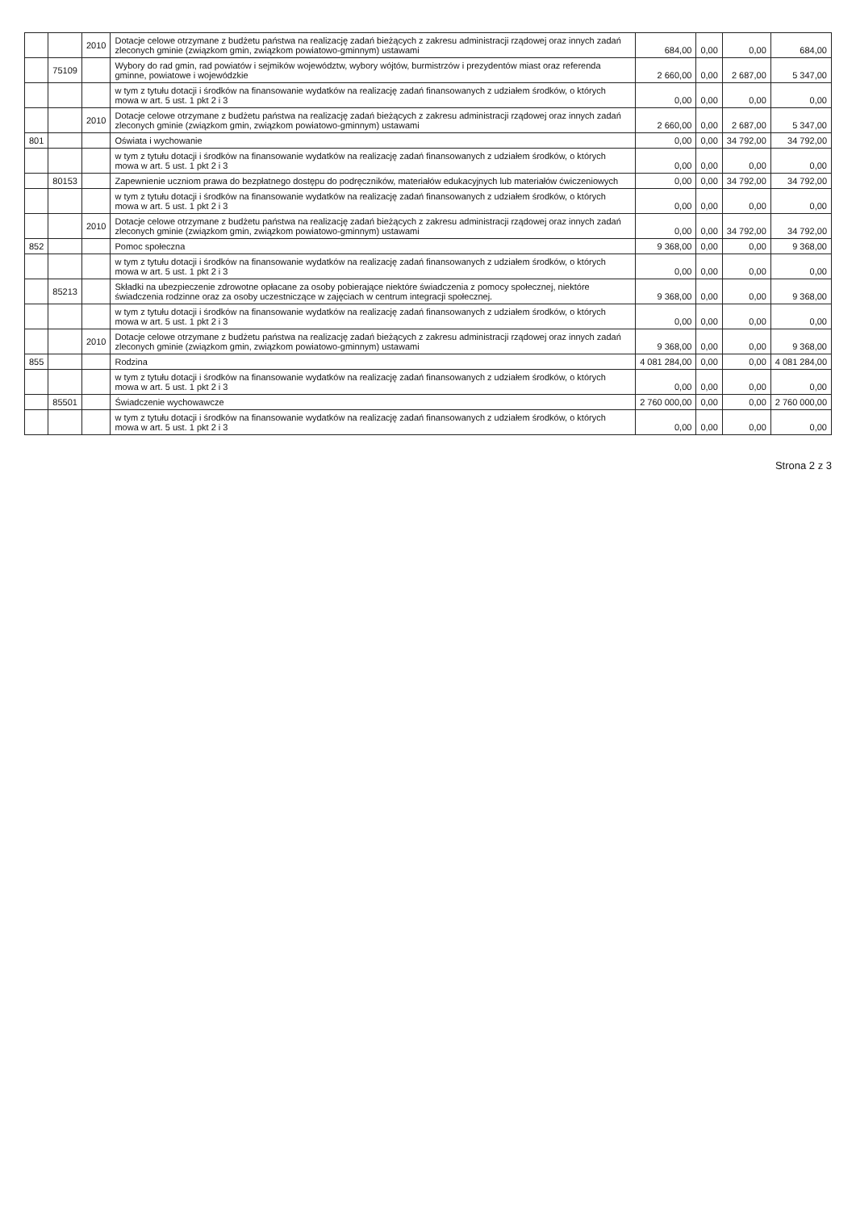| | | 2010 | Dotacje celowe otrzymane z budżetu państwa na realizację zadań bieżących z zakresu administracji rządowej oraz innych zadań zleconych gminie (związkom gmin, związkom powiatowo-gminnym) ustawami | 684,00 | 0,00 | 0,00 | 684,00 |
| | 75109 | | Wybory do rad gmin, rad powiatów i sejmików województw, wybory wójtów, burmistrzów i prezydentów miast oraz referenda gminne, powiatowe i wojewódzkie | 2 660,00 | 0,00 | 2 687,00 | 5 347,00 |
| | | | w tym z tytułu dotacji i środków na finansowanie wydatków na realizację zadań finansowanych z udziałem środków, o których mowa w art. 5 ust. 1 pkt 2 i 3 | 0,00 | 0,00 | 0,00 | 0,00 |
| | | 2010 | Dotacje celowe otrzymane z budżetu państwa na realizację zadań bieżących z zakresu administracji rządowej oraz innych zadań zleconych gminie (związkom gmin, związkom powiatowo-gminnym) ustawami | 2 660,00 | 0,00 | 2 687,00 | 5 347,00 |
| 801 | | | Oświata i wychowanie | 0,00 | 0,00 | 34 792,00 | 34 792,00 |
| | | | w tym z tytułu dotacji i środków na finansowanie wydatków na realizację zadań finansowanych z udziałem środków, o których mowa w art. 5 ust. 1 pkt 2 i 3 | 0,00 | 0,00 | 0,00 | 0,00 |
| | 80153 | | Zapewnienie uczniom prawa do bezpłatnego dostępu do podręczników, materiałów edukacyjnych lub materiałów ćwiczeniowych | 0,00 | 0,00 | 34 792,00 | 34 792,00 |
| | | | w tym z tytułu dotacji i środków na finansowanie wydatków na realizację zadań finansowanych z udziałem środków, o których mowa w art. 5 ust. 1 pkt 2 i 3 | 0,00 | 0,00 | 0,00 | 0,00 |
| | | 2010 | Dotacje celowe otrzymane z budżetu państwa na realizację zadań bieżących z zakresu administracji rządowej oraz innych zadań zleconych gminie (związkom gmin, związkom powiatowo-gminnym) ustawami | 0,00 | 0,00 | 34 792,00 | 34 792,00 |
| 852 | | | Pomoc społeczna | 9 368,00 | 0,00 | 0,00 | 9 368,00 |
| | | | w tym z tytułu dotacji i środków na finansowanie wydatków na realizację zadań finansowanych z udziałem środków, o których mowa w art. 5 ust. 1 pkt 2 i 3 | 0,00 | 0,00 | 0,00 | 0,00 |
| | 85213 | | Składki na ubezpieczenie zdrowotne opłacane za osoby pobierające niektóre świadczenia z pomocy społecznej, niektóre świadczenia rodzinne oraz za osoby uczestniczące w zajęciach w centrum integracji społecznej. | 9 368,00 | 0,00 | 0,00 | 9 368,00 |
| | | | w tym z tytułu dotacji i środków na finansowanie wydatków na realizację zadań finansowanych z udziałem środków, o których mowa w art. 5 ust. 1 pkt 2 i 3 | 0,00 | 0,00 | 0,00 | 0,00 |
| | | 2010 | Dotacje celowe otrzymane z budżetu państwa na realizację zadań bieżących z zakresu administracji rządowej oraz innych zadań zleconych gminie (związkom gmin, związkom powiatowo-gminnym) ustawami | 9 368,00 | 0,00 | 0,00 | 9 368,00 |
| 855 | | | Rodzina | 4 081 284,00 | 0,00 | 0,00 | 4 081 284,00 |
| | | | w tym z tytułu dotacji i środków na finansowanie wydatków na realizację zadań finansowanych z udziałem środków, o których mowa w art. 5 ust. 1 pkt 2 i 3 | 0,00 | 0,00 | 0,00 | 0,00 |
| | 85501 | | Świadczenie wychowawcze | 2 760 000,00 | 0,00 | 0,00 | 2 760 000,00 |
| | | | w tym z tytułu dotacji i środków na finansowanie wydatków na realizację zadań finansowanych z udziałem środków, o których mowa w art. 5 ust. 1 pkt 2 i 3 | 0,00 | 0,00 | 0,00 | 0,00 |
Strona 2 z 3